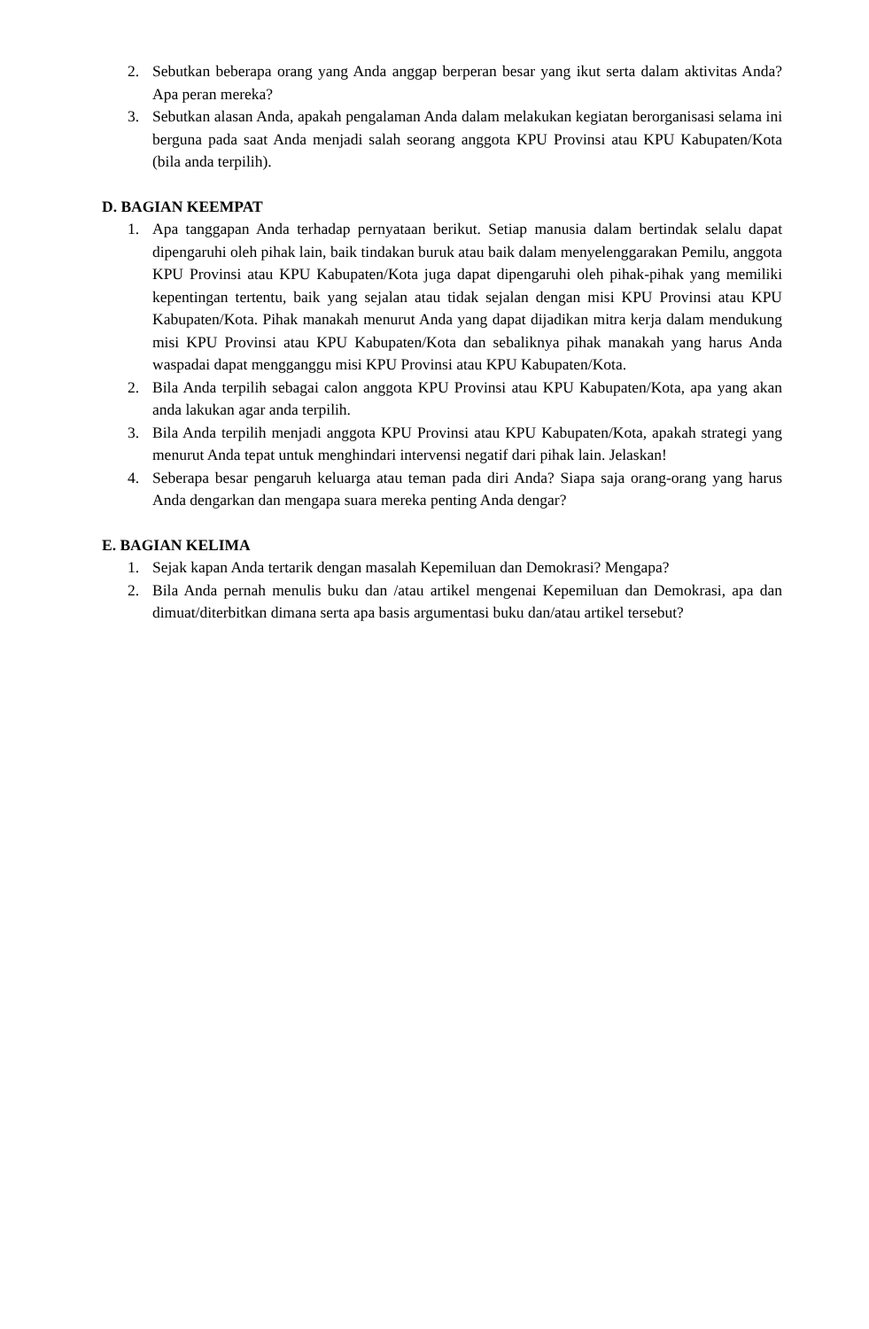2. Sebutkan beberapa orang yang Anda anggap berperan besar yang ikut serta dalam aktivitas Anda? Apa peran mereka?
3. Sebutkan alasan Anda, apakah pengalaman Anda dalam melakukan kegiatan berorganisasi selama ini berguna pada saat Anda menjadi salah seorang anggota KPU Provinsi atau KPU Kabupaten/Kota (bila anda terpilih).
D. BAGIAN KEEMPAT
1. Apa tanggapan Anda terhadap pernyataan berikut. Setiap manusia dalam bertindak selalu dapat dipengaruhi oleh pihak lain, baik tindakan buruk atau baik dalam menyelenggarakan Pemilu, anggota KPU Provinsi atau KPU Kabupaten/Kota juga dapat dipengaruhi oleh pihak-pihak yang memiliki kepentingan tertentu, baik yang sejalan atau tidak sejalan dengan misi KPU Provinsi atau KPU Kabupaten/Kota. Pihak manakah menurut Anda yang dapat dijadikan mitra kerja dalam mendukung misi KPU Provinsi atau KPU Kabupaten/Kota dan sebaliknya pihak manakah yang harus Anda waspadai dapat mengganggu misi KPU Provinsi atau KPU Kabupaten/Kota.
2. Bila Anda terpilih sebagai calon anggota KPU Provinsi atau KPU Kabupaten/Kota, apa yang akan anda lakukan agar anda terpilih.
3. Bila Anda terpilih menjadi anggota KPU Provinsi atau KPU Kabupaten/Kota, apakah strategi yang menurut Anda tepat untuk menghindari intervensi negatif dari pihak lain. Jelaskan!
4. Seberapa besar pengaruh keluarga atau teman pada diri Anda? Siapa saja orang-orang yang harus Anda dengarkan dan mengapa suara mereka penting Anda dengar?
E. BAGIAN KELIMA
1. Sejak kapan Anda tertarik dengan masalah Kepemiluan dan Demokrasi? Mengapa?
2. Bila Anda pernah menulis buku dan /atau artikel mengenai Kepemiluan dan Demokrasi, apa dan dimuat/diterbitkan dimana serta apa basis argumentasi buku dan/atau artikel tersebut?